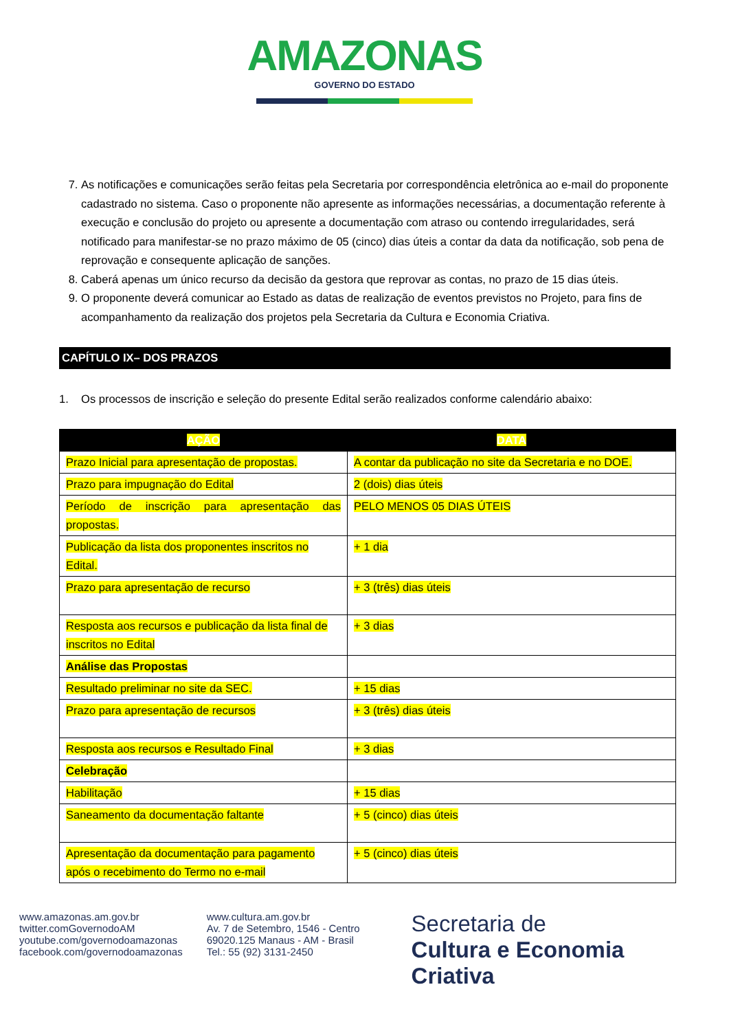AMAZONAS
GOVERNO DO ESTADO
7. As notificações e comunicações serão feitas pela Secretaria por correspondência eletrônica ao e-mail do proponente cadastrado no sistema. Caso o proponente não apresente as informações necessárias, a documentação referente à execução e conclusão do projeto ou apresente a documentação com atraso ou contendo irregularidades, será notificado para manifestar-se no prazo máximo de 05 (cinco) dias úteis a contar da data da notificação, sob pena de reprovação e consequente aplicação de sanções.
8. Caberá apenas um único recurso da decisão da gestora que reprovar as contas, no prazo de 15 dias úteis.
9. O proponente deverá comunicar ao Estado as datas de realização de eventos previstos no Projeto, para fins de acompanhamento da realização dos projetos pela Secretaria da Cultura e Economia Criativa.
CAPÍTULO IX– DOS PRAZOS
1. Os processos de inscrição e seleção do presente Edital serão realizados conforme calendário abaixo:
| AÇÃO | DATA |
| --- | --- |
| Prazo Inicial para apresentação de propostas. | A contar da publicação no site da Secretaria e no DOE. |
| Prazo para impugnação do Edital | 2 (dois) dias úteis |
| Período de inscrição para apresentação das propostas. | PELO MENOS 05 DIAS ÚTEIS |
| Publicação da lista dos proponentes inscritos no Edital. | + 1 dia |
| Prazo para apresentação de recurso | + 3 (três) dias úteis |
| Resposta aos recursos e publicação da lista final de inscritos no Edital | + 3 dias |
| Análise das Propostas | |
| Resultado preliminar no site da SEC. | + 15 dias |
| Prazo para apresentação de recursos | + 3 (três) dias úteis |
| Resposta aos recursos e Resultado Final | + 3 dias |
| Celebração | |
| Habilitação | + 15 dias |
| Saneamento da documentação faltante | + 5 (cinco) dias úteis |
| Apresentação da documentação para pagamento após o recebimento do Termo no e-mail | + 5 (cinco) dias úteis |
www.amazonas.am.gov.br
twitter.comGovernodoAM
youtube.com/governodoamazonas
facebook.com/governodoamazonas
www.cultura.am.gov.br
Av. 7 de Setembro, 1546 - Centro
69020.125 Manaus - AM - Brasil
Tel.: 55 (92) 3131-2450
Secretaria de
Cultura e Economia
Criativa